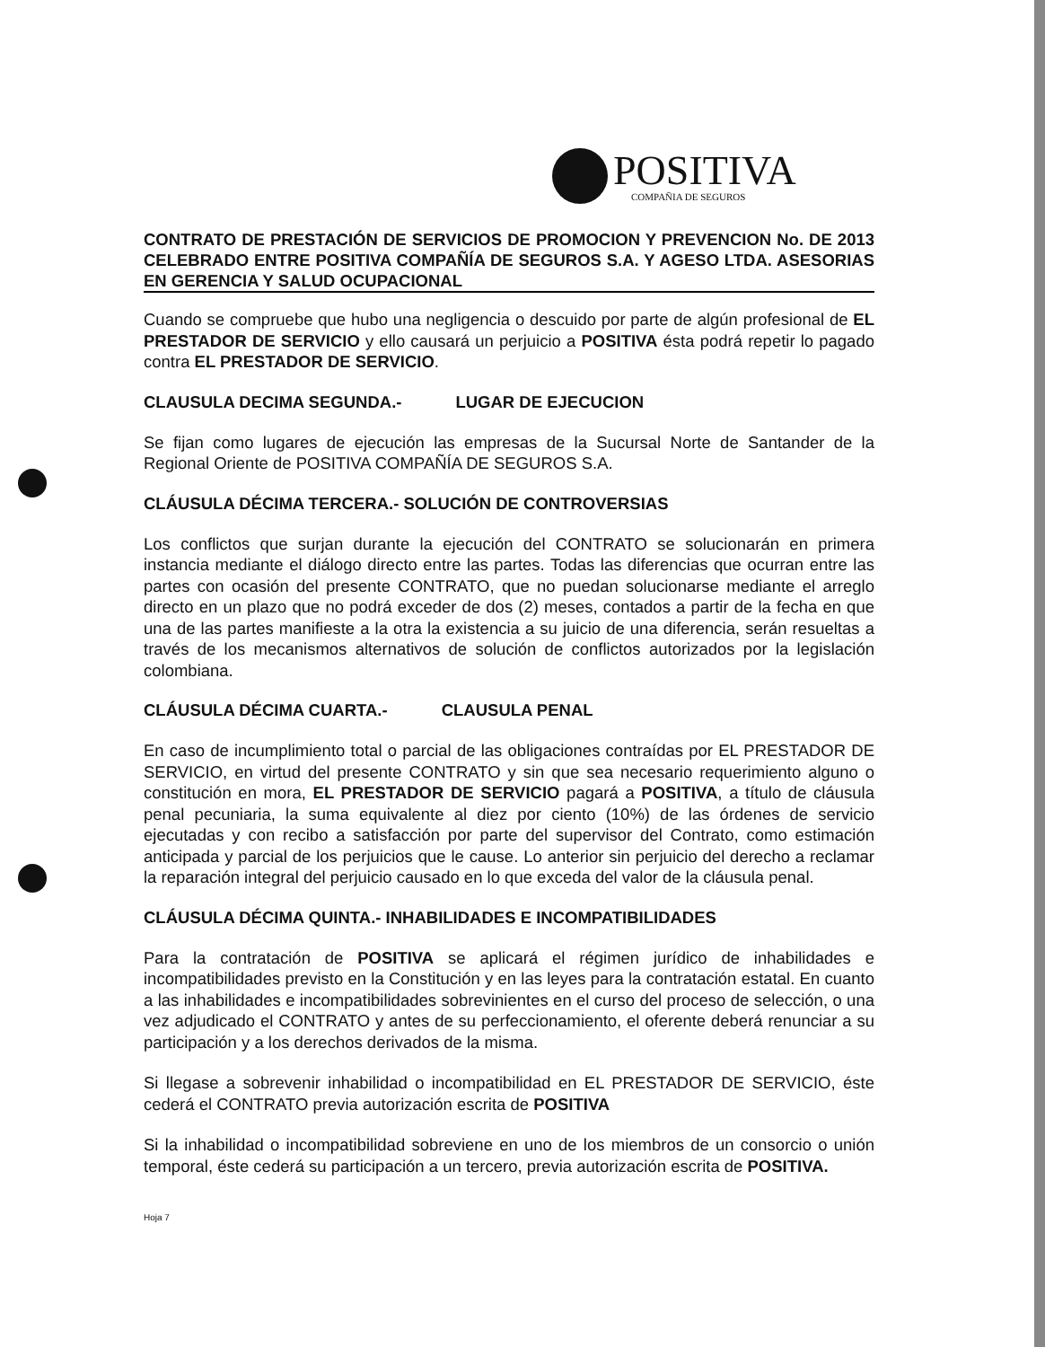POSITIVA
COMPAÑIA DE SEGUROS
CONTRATO DE PRESTACIÓN DE SERVICIOS DE PROMOCION Y PREVENCION No. DE 2013 CELEBRADO ENTRE POSITIVA COMPAÑÍA DE SEGUROS S.A. Y AGESO LTDA. ASESORIAS EN GERENCIA Y SALUD OCUPACIONAL
Cuando se compruebe que hubo una negligencia o descuido por parte de algún profesional de EL PRESTADOR DE SERVICIO y ello causará un perjuicio a POSITIVA ésta podrá repetir lo pagado contra EL PRESTADOR DE SERVICIO.
CLAUSULA DECIMA SEGUNDA.- LUGAR DE EJECUCION
Se fijan como lugares de ejecución las empresas de la Sucursal Norte de Santander de la Regional Oriente de POSITIVA COMPAÑÍA DE SEGUROS S.A.
CLÁUSULA DÉCIMA TERCERA.- SOLUCIÓN DE CONTROVERSIAS
Los conflictos que surjan durante la ejecución del CONTRATO se solucionarán en primera instancia mediante el diálogo directo entre las partes. Todas las diferencias que ocurran entre las partes con ocasión del presente CONTRATO, que no puedan solucionarse mediante el arreglo directo en un plazo que no podrá exceder de dos (2) meses, contados a partir de la fecha en que una de las partes manifieste a la otra la existencia a su juicio de una diferencia, serán resueltas a través de los mecanismos alternativos de solución de conflictos autorizados por la legislación colombiana.
CLÁUSULA DÉCIMA CUARTA.- CLAUSULA PENAL
En caso de incumplimiento total o parcial de las obligaciones contraídas por EL PRESTADOR DE SERVICIO, en virtud del presente CONTRATO y sin que sea necesario requerimiento alguno o constitución en mora, EL PRESTADOR DE SERVICIO pagará a POSITIVA, a título de cláusula penal pecuniaria, la suma equivalente al diez por ciento (10%) de las órdenes de servicio ejecutadas y con recibo a satisfacción por parte del supervisor del Contrato, como estimación anticipada y parcial de los perjuicios que le cause. Lo anterior sin perjuicio del derecho a reclamar la reparación integral del perjuicio causado en lo que exceda del valor de la cláusula penal.
CLÁUSULA DÉCIMA QUINTA.- INHABILIDADES E INCOMPATIBILIDADES
Para la contratación de POSITIVA se aplicará el régimen jurídico de inhabilidades e incompatibilidades previsto en la Constitución y en las leyes para la contratación estatal. En cuanto a las inhabilidades e incompatibilidades sobrevinientes en el curso del proceso de selección, o una vez adjudicado el CONTRATO y antes de su perfeccionamiento, el oferente deberá renunciar a su participación y a los derechos derivados de la misma.
Si llegase a sobrevenir inhabilidad o incompatibilidad en EL PRESTADOR DE SERVICIO, éste cederá el CONTRATO previa autorización escrita de POSITIVA
Si la inhabilidad o incompatibilidad sobreviene en uno de los miembros de un consorcio o unión temporal, éste cederá su participación a un tercero, previa autorización escrita de POSITIVA.
Hoja 7